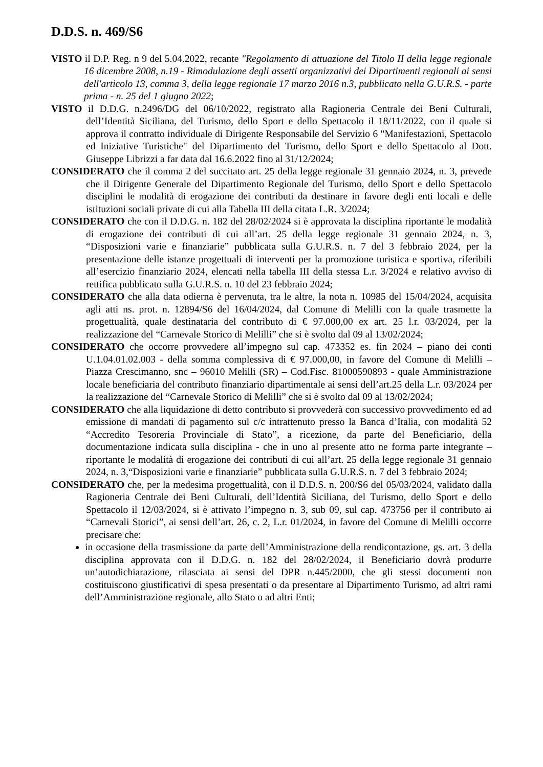D.D.S. n. 469/S6
VISTO il D.P. Reg. n 9 del 5.04.2022, recante "Regolamento di attuazione del Titolo II della legge regionale 16 dicembre 2008, n.19 - Rimodulazione degli assetti organizzativi dei Dipartimenti regionali ai sensi dell'articolo 13, comma 3, della legge regionale 17 marzo 2016 n.3, pubblicato nella G.U.R.S. - parte prima - n. 25 del 1 giugno 2022;
VISTO il D.D.G. n.2496/DG del 06/10/2022, registrato alla Ragioneria Centrale dei Beni Culturali, dell’Identità Siciliana, del Turismo, dello Sport e dello Spettacolo il 18/11/2022, con il quale si approva il contratto individuale di Dirigente Responsabile del Servizio 6 "Manifestazioni, Spettacolo ed Iniziative Turistiche" del Dipartimento del Turismo, dello Sport e dello Spettacolo al Dott. Giuseppe Librizzi a far data dal 16.6.2022 fino al 31/12/2024;
CONSIDERATO che il comma 2 del succitato art. 25 della legge regionale 31 gennaio 2024, n. 3, prevede che il Dirigente Generale del Dipartimento Regionale del Turismo, dello Sport e dello Spettacolo disciplini le modalità di erogazione dei contributi da destinare in favore degli enti locali e delle istituzioni sociali private di cui alla Tabella III della citata L.R. 3/2024;
CONSIDERATO che con il D.D.G. n. 182 del 28/02/2024 si è approvata la disciplina riportante le modalità di erogazione dei contributi di cui all’art. 25 della legge regionale 31 gennaio 2024, n. 3, “Disposizioni varie e finanziarie” pubblicata sulla G.U.R.S. n. 7 del 3 febbraio 2024, per la presentazione delle istanze progettuali di interventi per la promozione turistica e sportiva, riferibili all’esercizio finanziario 2024, elencati nella tabella III della stessa L.r. 3/2024 e relativo avviso di rettifica pubblicato sulla G.U.R.S. n. 10 del 23 febbraio 2024;
CONSIDERATO che alla data odierna è pervenuta, tra le altre, la nota n. 10985 del 15/04/2024, acquisita agli atti ns. prot. n. 12894/S6 del 16/04/2024, dal Comune di Melilli con la quale trasmette la progettualità, quale destinataria del contributo di € 97.000,00 ex art. 25 l.r. 03/2024, per la realizzazione del “Carnevale Storico di Melilli” che si è svolto dal 09 al 13/02/2024;
CONSIDERATO che occorre provvedere all’impegno sul cap. 473352 es. fin 2024 – piano dei conti U.1.04.01.02.003 - della somma complessiva di € 97.000,00, in favore del Comune di Melilli – Piazza Crescimanno, snc – 96010 Melilli (SR) – Cod.Fisc. 81000590893 - quale Amministrazione locale beneficiaria del contributo finanziario dipartimentale ai sensi dell’art.25 della L.r. 03/2024 per la realizzazione del “Carnevale Storico di Melilli” che si è svolto dal 09 al 13/02/2024;
CONSIDERATO che alla liquidazione di detto contributo si provvederà con successivo provvedimento ed ad emissione di mandati di pagamento sul c/c intrattenuto presso la Banca d’Italia, con modalità 52 “Accredito Tesoreria Provinciale di Stato”, a ricezione, da parte del Beneficiario, della documentazione indicata sulla disciplina - che in uno al presente atto ne forma parte integrante – riportante le modalità di erogazione dei contributi di cui all’art. 25 della legge regionale 31 gennaio 2024, n. 3,“Disposizioni varie e finanziarie” pubblicata sulla G.U.R.S. n. 7 del 3 febbraio 2024;
CONSIDERATO che, per la medesima progettualità, con il D.D.S. n. 200/S6 del 05/03/2024, validato dalla Ragioneria Centrale dei Beni Culturali, dell’Identità Siciliana, del Turismo, dello Sport e dello Spettacolo il 12/03/2024, si è attivato l’impegno n. 3, sub 09, sul cap. 473756 per il contributo ai “Carnevali Storici”, ai sensi dell’art. 26, c. 2, L.r. 01/2024, in favore del Comune di Melilli occorre precisare che:
in occasione della trasmissione da parte dell’Amministrazione della rendicontazione, gs. art. 3 della disciplina approvata con il D.D.G. n. 182 del 28/02/2024, il Beneficiario dovrà produrre un’autodichiarazione, rilasciata ai sensi del DPR n.445/2000, che gli stessi documenti non costituiscono giustificativi di spesa presentati o da presentare al Dipartimento Turismo, ad altri rami dell’Amministrazione regionale, allo Stato o ad altri Enti;